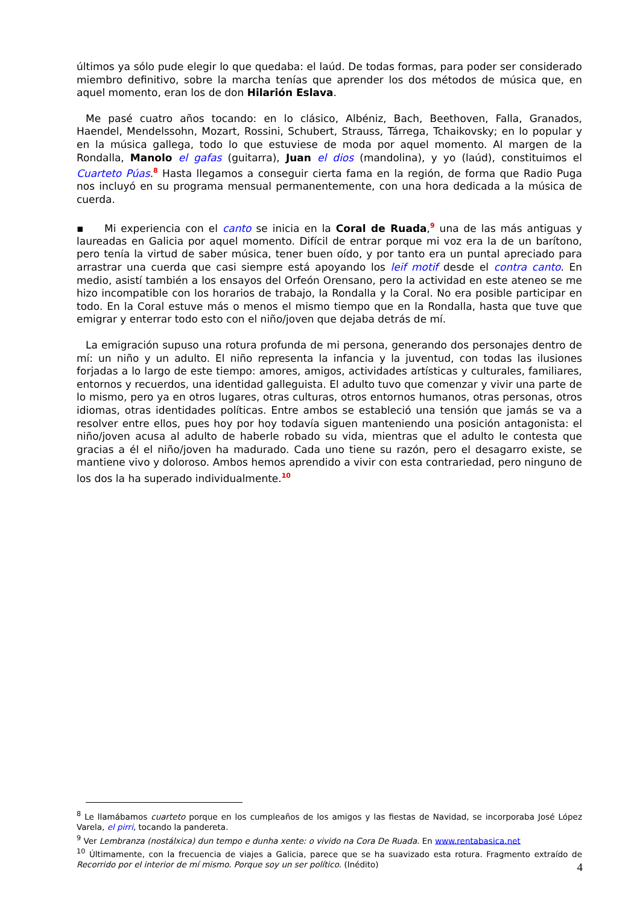últimos ya sólo pude elegir lo que quedaba: el laúd. De todas formas, para poder ser considerado miembro definitivo, sobre la marcha tenías que aprender los dos métodos de música que, en aquel momento, eran los de don Hilarión Eslava.
Me pasé cuatro años tocando: en lo clásico, Albéniz, Bach, Beethoven, Falla, Granados, Haendel, Mendelssohn, Mozart, Rossini, Schubert, Strauss, Tárrega, Tchaikovsky; en lo popular y en la música gallega, todo lo que estuviese de moda por aquel momento. Al margen de la Rondalla, Manolo el gafas (guitarra), Juan el dios (mandolina), y yo (laúd), constituimos el Cuarteto Púas.<sup>8</sup> Hasta llegamos a conseguir cierta fama en la región, de forma que Radio Puga nos incluyó en su programa mensual permanentemente, con una hora dedicada a la música de cuerda.
▪ Mi experiencia con el canto se inicia en la Coral de Ruada,<sup>9</sup> una de las más antiguas y laureadas en Galicia por aquel momento. Difícil de entrar porque mi voz era la de un barítono, pero tenía la virtud de saber música, tener buen oído, y por tanto era un puntal apreciado para arrastrar una cuerda que casi siempre está apoyando los leif motif desde el contra canto. En medio, asistí también a los ensayos del Orfeón Orensano, pero la actividad en este ateneo se me hizo incompatible con los horarios de trabajo, la Rondalla y la Coral. No era posible participar en todo. En la Coral estuve más o menos el mismo tiempo que en la Rondalla, hasta que tuve que emigrar y enterrar todo esto con el niño/joven que dejaba detrás de mí.
La emigración supuso una rotura profunda de mi persona, generando dos personajes dentro de mí: un niño y un adulto. El niño representa la infancia y la juventud, con todas las ilusiones forjadas a lo largo de este tiempo: amores, amigos, actividades artísticas y culturales, familiares, entornos y recuerdos, una identidad galleguista. El adulto tuvo que comenzar y vivir una parte de lo mismo, pero ya en otros lugares, otras culturas, otros entornos humanos, otras personas, otros idiomas, otras identidades políticas. Entre ambos se estableció una tensión que jamás se va a resolver entre ellos, pues hoy por hoy todavía siguen manteniendo una posición antagonista: el niño/joven acusa al adulto de haberle robado su vida, mientras que el adulto le contesta que gracias a él el niño/joven ha madurado. Cada uno tiene su razón, pero el desagarro existe, se mantiene vivo y doloroso. Ambos hemos aprendido a vivir con esta contrariedad, pero ninguno de los dos la ha superado individualmente.<sup>10</sup>
<sup>8</sup> Le llamábamos cuarteto porque en los cumpleaños de los amigos y las fiestas de Navidad, se incorporaba José López Varela, el pirri, tocando la pandereta.
<sup>9</sup> Ver Lembranza (nostálxica) dun tempo e dunha xente: o vivido na Cora De Ruada. En www.rentabasica.net
<sup>10</sup> Últimamente, con la frecuencia de viajes a Galicia, parece que se ha suavizado esta rotura. Fragmento extraído de Recorrido por el interior de mí mismo. Porque soy un ser político. (Inédito)
4